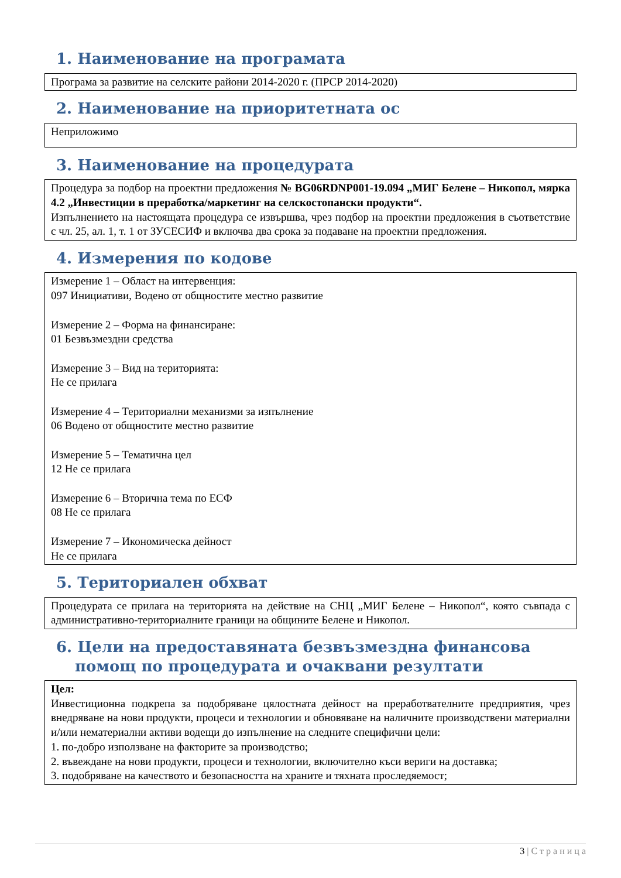1. Наименование на програмата
Програма за развитие на селските райони 2014-2020 г. (ПРСР 2014-2020)
2. Наименование на приоритетната ос
Неприложимо
3. Наименование на процедурата
Процедура за подбор на проектни предложения № BG06RDNP001-19.094 „МИГ Белене – Никопол, мярка 4.2 „Инвестиции в преработка/маркетинг на селскостопански продукти“.
Изпълнението на настоящата процедура се извършва, чрез подбор на проектни предложения в съответствие с чл. 25, ал. 1, т. 1 от ЗУСЕСИФ и включва два срока за подаване на проектни предложения.
4. Измерения по кодове
Измерение 1 – Област на интервенция:
097 Инициативи, Водено от общностите местно развитие
Измерение 2 – Форма на финансиране:
01 Безвъзмездни средства
Измерение 3 – Вид на територията:
Не се прилага
Измерение 4 – Териториални механизми за изпълнение
06 Водено от общностите местно развитие
Измерение 5 – Тематична цел
12 Не се прилага
Измерение 6 – Вторична тема по ЕСФ
08 Не се прилага
Измерение 7 – Икономическа дейност
Не се прилага
5. Териториален обхват
Процедурата се прилага на територията на действие на СНЦ „МИГ Белене – Никопол“, която съвпада с административно-териториалните граници на общините Белене и Никопол.
6. Цели на предоставяната безвъзмездна финансова помощ по процедурата и очаквани резултати
Цел:
Инвестиционна подкрепа за подобряване цялостната дейност на преработвателните предприятия, чрез внедряване на нови продукти, процеси и технологии и обновяване на наличните производствени материални и/или нематериални активи водещи до изпълнение на следните специфични цели:
1. по-добро използване на факторите за производство;
2. въвеждане на нови продукти, процеси и технологии, включително къси вериги на доставка;
3. подобряване на качеството и безопасността на храните и тяхната проследяемост;
3 | С т р а н и ц а